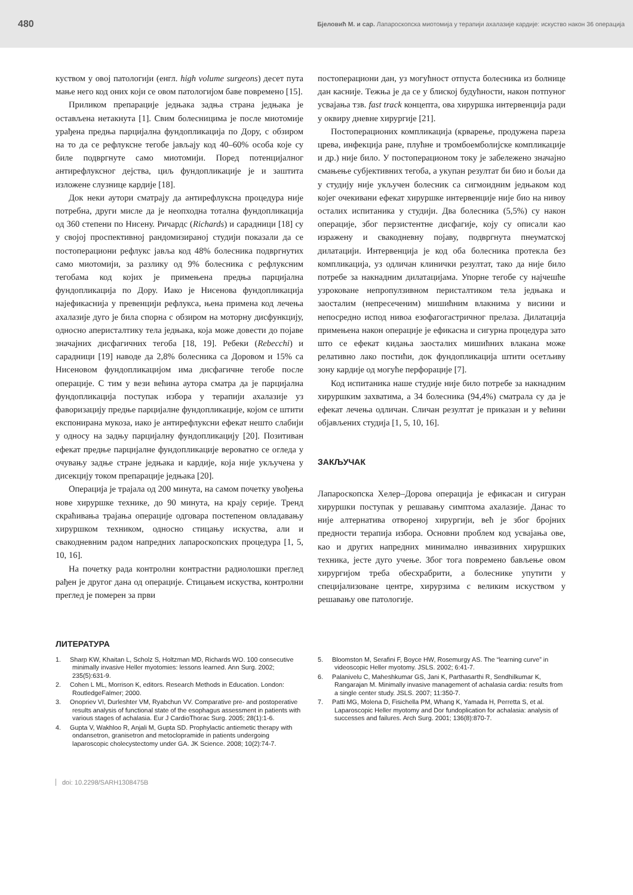480 Бјеловић М. и сар. Лапароскопска миотомија у терапији ахалазије кардије: искуство након 36 операција
куством у овој патологији (енгл. high volume surgeons) десет пута мање него код оних који се овом патологијом баве повремено [15].
Приликом препарације једњака задња страна једњака је остављена нетакнута [1]. Свим болесницима је после миотомије урађена предња парцијална фундопликација по Дору, с обзиром на то да се рефлуксне тегобе јављају код 40–60% особа које су биле подвргнуте само миотомији. Поред потенцијалног антирефлуксног дејства, циљ фундопликације је и заштита изложене слузнице кардије [18].
Док неки аутори сматрају да антирефлуксна процедура није потребна, други мисле да је неопходна тотална фундопликација од 360 степени по Нисену. Ричардс (Richards) и сарадници [18] су у својој проспективној рандомизираној студији показали да се постоперациони рефлукс јавља код 48% болесника подвргнутих само миотомији, за разлику од 9% болесника с рефлуксним тегобама код којих је примењена предња парцијална фундопликација по Дору. Иако је Нисенова фундопликација најефикаснија у превенцији рефлукса, њена примена код лечења ахалазије дуго је била спорна с обзиром на моторну дисфункцију, односно аперисталтику тела једњака, која може довести до појаве значајних дисфагичних тегоба [18, 19]. Ребеки (Rebecchi) и сарадници [19] наводе да 2,8% болесника са Доровом и 15% са Нисеновом фундопликацијом има дисфагичне тегобе после операције. С тим у вези већина аутора сматра да је парцијална фундопликација поступак избора у терапији ахалазије уз фаворизацију предње парцијалне фундопликације, којом се штити експонирана мукоза, иако је антирефлуксни ефекат нешто слабији у односу на задњу парцијалну фундопликацију [20]. Позитиван ефекат предње парцијалне фундопликације вероватно се огледа у очувању задње стране једњака и кардије, која није укључена у дисекцију током препарације једњака [20].
Операција је трајала од 200 минута, на самом почетку увођења нове хируршке технике, до 90 минута, на крају серије. Тренд скраћивања трајања операције одговара постепеном овладавању хируршком техником, односно стицању искуства, али и свакодневним радом напредних лапароскопских процедура [1, 5, 10, 16].
На почетку рада контролни контрастни радиолошки преглед рађен је другог дана од операције. Стицањем искуства, контролни преглед је померен за први
постоперациони дан, уз могућност отпуста болесника из болнице дан касније. Тежња је да се у блиској будућности, након потпуног усвајања тзв. fast track концепта, ова хируршка интервенција ради у оквиру дневне хирургије [21].
Постоперационих компликација (крварење, продужена пареза црева, инфекција ране, плућне и тромбоемболијске компликације и др.) није било. У постоперационом току је забележено значајно смањење субјективних тегоба, а укупан резултат би био и бољи да у студију није укључен болесник са сигмоидним једњаком код којег очекивани ефекат хируршке интервенције није био на нивоу осталих испитаника у студији. Два болесника (5,5%) су након операције, због перзистентне дисфагије, коју су описали као изражену и свакодневну појаву, подвргнута пнеуматској дилатацији. Интервенција је код оба болесника протекла без компликација, уз одличан клинички резултат, тако да није било потребе за накнадним дилатацијама. Упорне тегобе су најчешће узроковане непропулзивном перисталтиком тела једњака и заосталим (непресеченим) мишићним влакнима у висини и непосредно испод нивоа езофагогастричног прелаза. Дилатација примењена након операције је ефикасна и сигурна процедура зато што се ефекат кидања заосталих мишићних влакана може релативно лако постићи, док фундопликација штити осетљиву зону кардије од могуће перфорације [7].
Код испитаника наше студије није било потребе за накнадним хируршким захватима, а 34 болесника (94,4%) сматрала су да је ефекат лечења одличан. Сличан резултат је приказан и у већини објављених студија [1, 5, 10, 16].
ЗАКЉУЧАК
Лапароскопска Хелер–Дорова операција је ефикасан и сигуран хируршки поступак у решавању симптома ахалазије. Данас то није алтернатива отвореној хирургији, већ је због бројних предности терапија избора. Основни проблем код усвајања ове, као и других напредних минимално инвазивних хируршких техника, јесте дуго учење. Због тога повремено бављење овом хирургијом треба обесхрабрити, а болеснике упутити у специјализоване центре, хирурзима с великим искуством у решавању ове патологије.
ЛИТЕРАТУРА
1. Sharp KW, Khaitan L, Scholz S, Holtzman MD, Richards WO. 100 consecutive minimally invasive Heller myotomies: lessons learned. Ann Surg. 2002; 235(5):631-9.
2. Cohen L ML, Morrison K, editors. Research Methods in Education. London: RoutledgeFalmer; 2000.
3. Onopriev VI, Durleshter VM, Ryabchun VV. Comparative pre- and postoperative results analysis of functional state of the esophagus assessment in patients with various stages of achalasia. Eur J CardioThorac Surg. 2005; 28(1):1-6.
4. Gupta V, Wakhloo R, Anjali M, Gupta SD. Prophylactic antiemetic therapy with ondansetron, granisetron and metoclopramide in patients undergoing laparoscopic cholecystectomy under GA. JK Science. 2008; 10(2):74-7.
5. Bloomston M, Serafini F, Boyce HW, Rosemurgy AS. The “learning curve” in videoscopic Heller myotomy. JSLS. 2002; 6:41-7.
6. Palanivelu C, Maheshkumar GS, Jani K, Parthasarthi R, Sendhilkumar K, Rangarajan M. Minimally invasive management of achalasia cardia: results from a single center study. JSLS. 2007; 11:350-7.
7. Patti MG, Molena D, Fisichella PM, Whang K, Yamada H, Perretta S, et al. Laparoscopic Heller myotomy and Dor fundoplication for achalasia: analysis of successes and failures. Arch Surg. 2001; 136(8):870-7.
doi: 10.2298/SARH1308475B